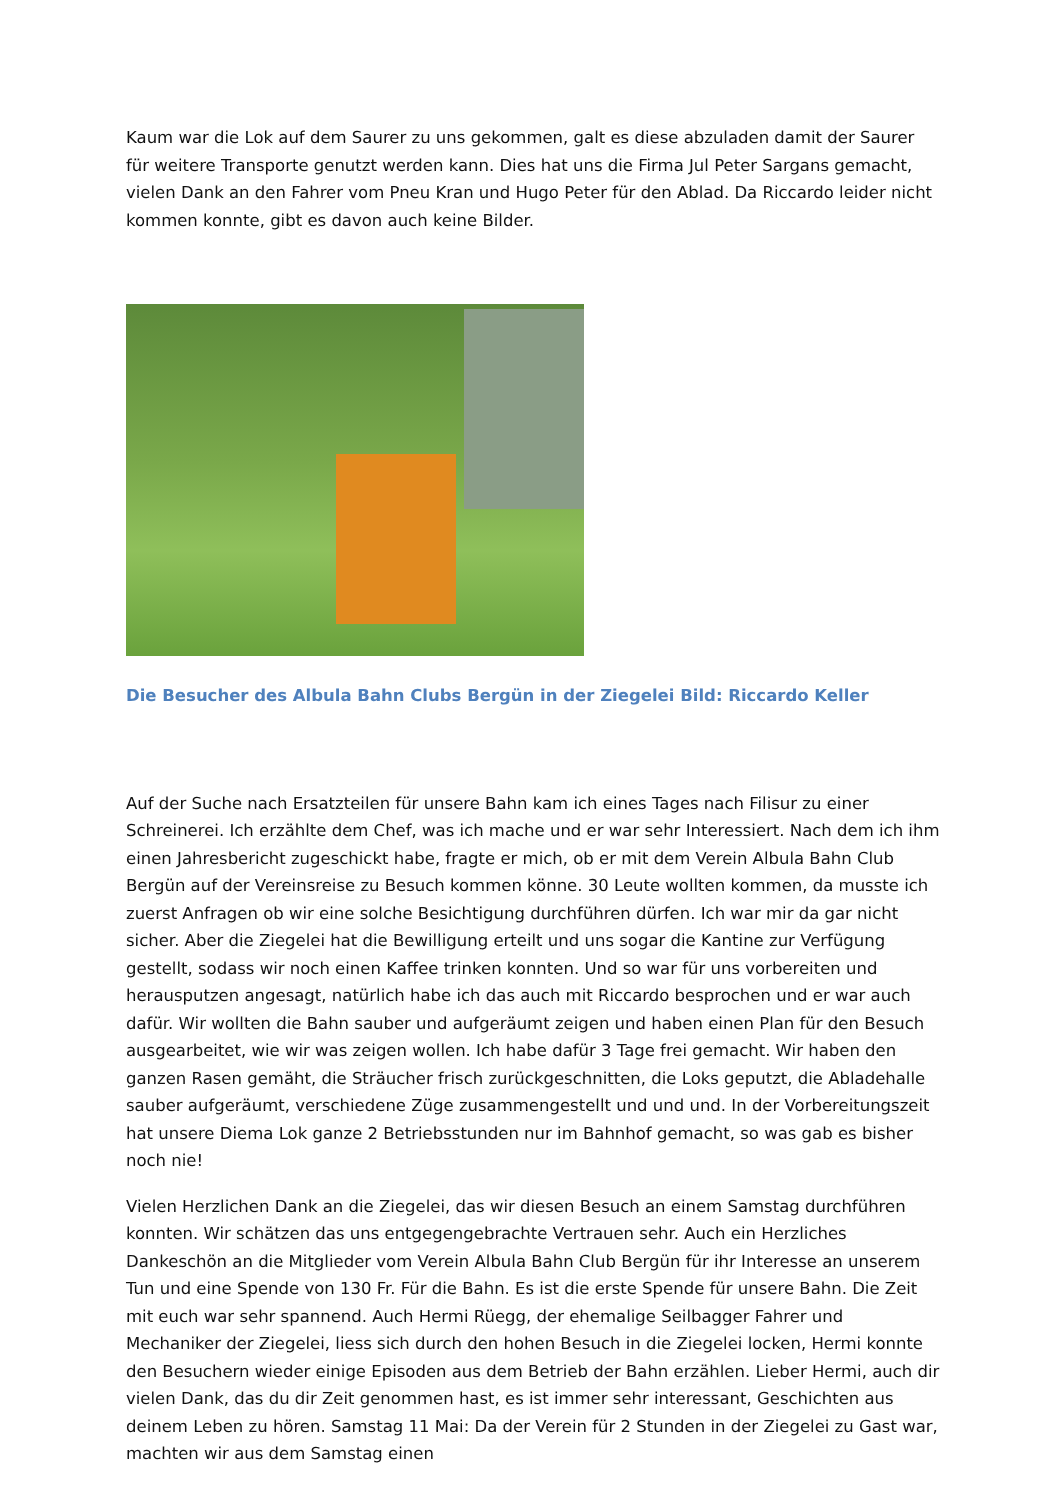Kaum war die Lok auf dem Saurer zu uns gekommen, galt es diese abzuladen damit der Saurer für weitere Transporte genutzt werden kann. Dies hat uns die Firma Jul Peter Sargans gemacht, vielen Dank an den Fahrer vom Pneu Kran und Hugo Peter für den Ablad. Da Riccardo leider nicht kommen konnte, gibt es davon auch keine Bilder.
Die Besucher des Albula Bahn Clubs Bergün in der Ziegelei Bild: Riccardo Keller
Auf der Suche nach Ersatzteilen für unsere Bahn kam ich eines Tages nach Filisur zu einer Schreinerei. Ich erzählte dem Chef, was ich mache und er war sehr Interessiert. Nach dem ich ihm einen Jahresbericht zugeschickt habe, fragte er mich, ob er mit dem Verein Albula Bahn Club Bergün auf der Vereinsreise zu Besuch kommen könne. 30 Leute wollten kommen, da musste ich zuerst Anfragen ob wir eine solche Besichtigung durchführen dürfen. Ich war mir da gar nicht sicher. Aber die Ziegelei hat die Bewilligung erteilt und uns sogar die Kantine zur Verfügung gestellt, sodass wir noch einen Kaffee trinken konnten. Und so war für uns vorbereiten und herausputzen angesagt, natürlich habe ich das auch mit Riccardo besprochen und er war auch dafür. Wir wollten die Bahn sauber und aufgeräumt zeigen und haben einen Plan für den Besuch ausgearbeitet, wie wir was zeigen wollen. Ich habe dafür 3 Tage frei gemacht. Wir haben den ganzen Rasen gemäht, die Sträucher frisch zurückgeschnitten, die Loks geputzt, die Abladehalle sauber aufgeräumt, verschiedene Züge zusammengestellt und und und. In der Vorbereitungszeit hat unsere Diema Lok ganze 2 Betriebsstunden nur im Bahnhof gemacht, so was gab es bisher noch nie!
Vielen Herzlichen Dank an die Ziegelei, das wir diesen Besuch an einem Samstag durchführen konnten. Wir schätzen das uns entgegengebrachte Vertrauen sehr. Auch ein Herzliches Dankeschön an die Mitglieder vom Verein Albula Bahn Club Bergün für ihr Interesse an unserem Tun und eine Spende von 130 Fr. Für die Bahn. Es ist die erste Spende für unsere Bahn. Die Zeit mit euch war sehr spannend. Auch Hermi Rüegg, der ehemalige Seilbagger Fahrer und Mechaniker der Ziegelei, liess sich durch den hohen Besuch in die Ziegelei locken, Hermi konnte den Besuchern wieder einige Episoden aus dem Betrieb der Bahn erzählen. Lieber Hermi, auch dir vielen Dank, das du dir Zeit genommen hast, es ist immer sehr interessant, Geschichten aus deinem Leben zu hören. Samstag 11 Mai: Da der Verein für 2 Stunden in der Ziegelei zu Gast war, machten wir aus dem Samstag einen